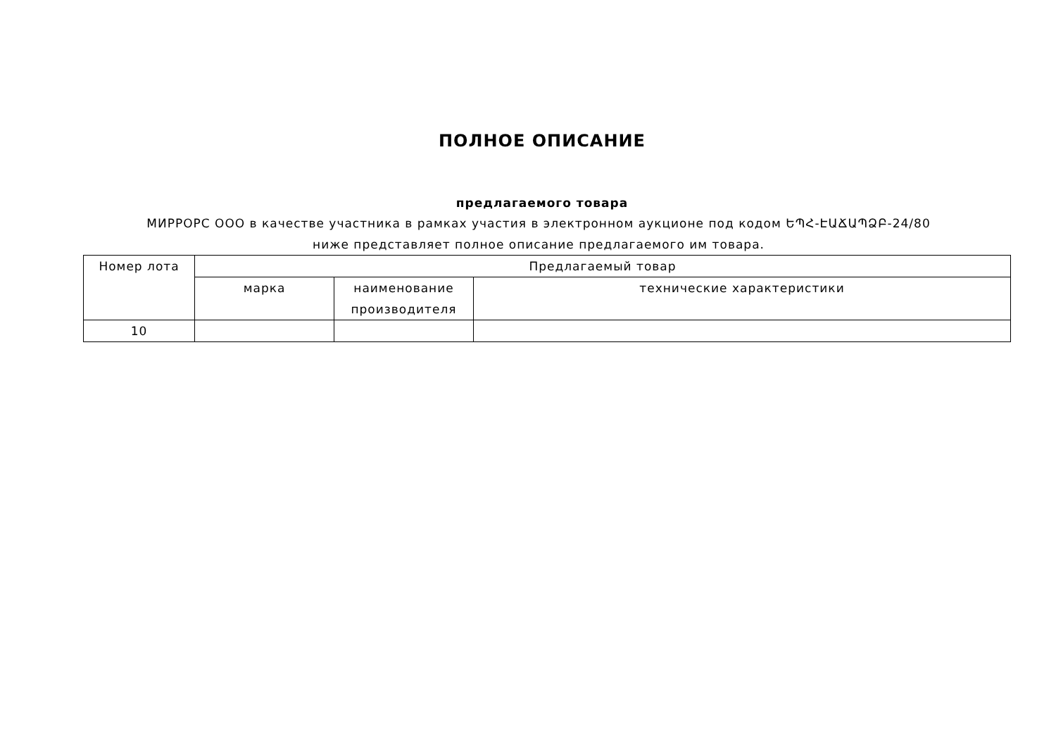ПОЛНОЕ ОПИСАНИЕ
предлагаемого товара
МИРРОРС ООО в качестве участника в рамках участия в электронном аукционе под кодом ԵՊՀ-ԷԱՃԱՊՁԲ-24/80 ниже представляет полное описание предлагаемого им товара.
| Номер лота | Предлагаемый товар | | |
| --- | --- | --- | --- |
| | марка | наименование производителя | технические характеристики |
| 10 | | | |